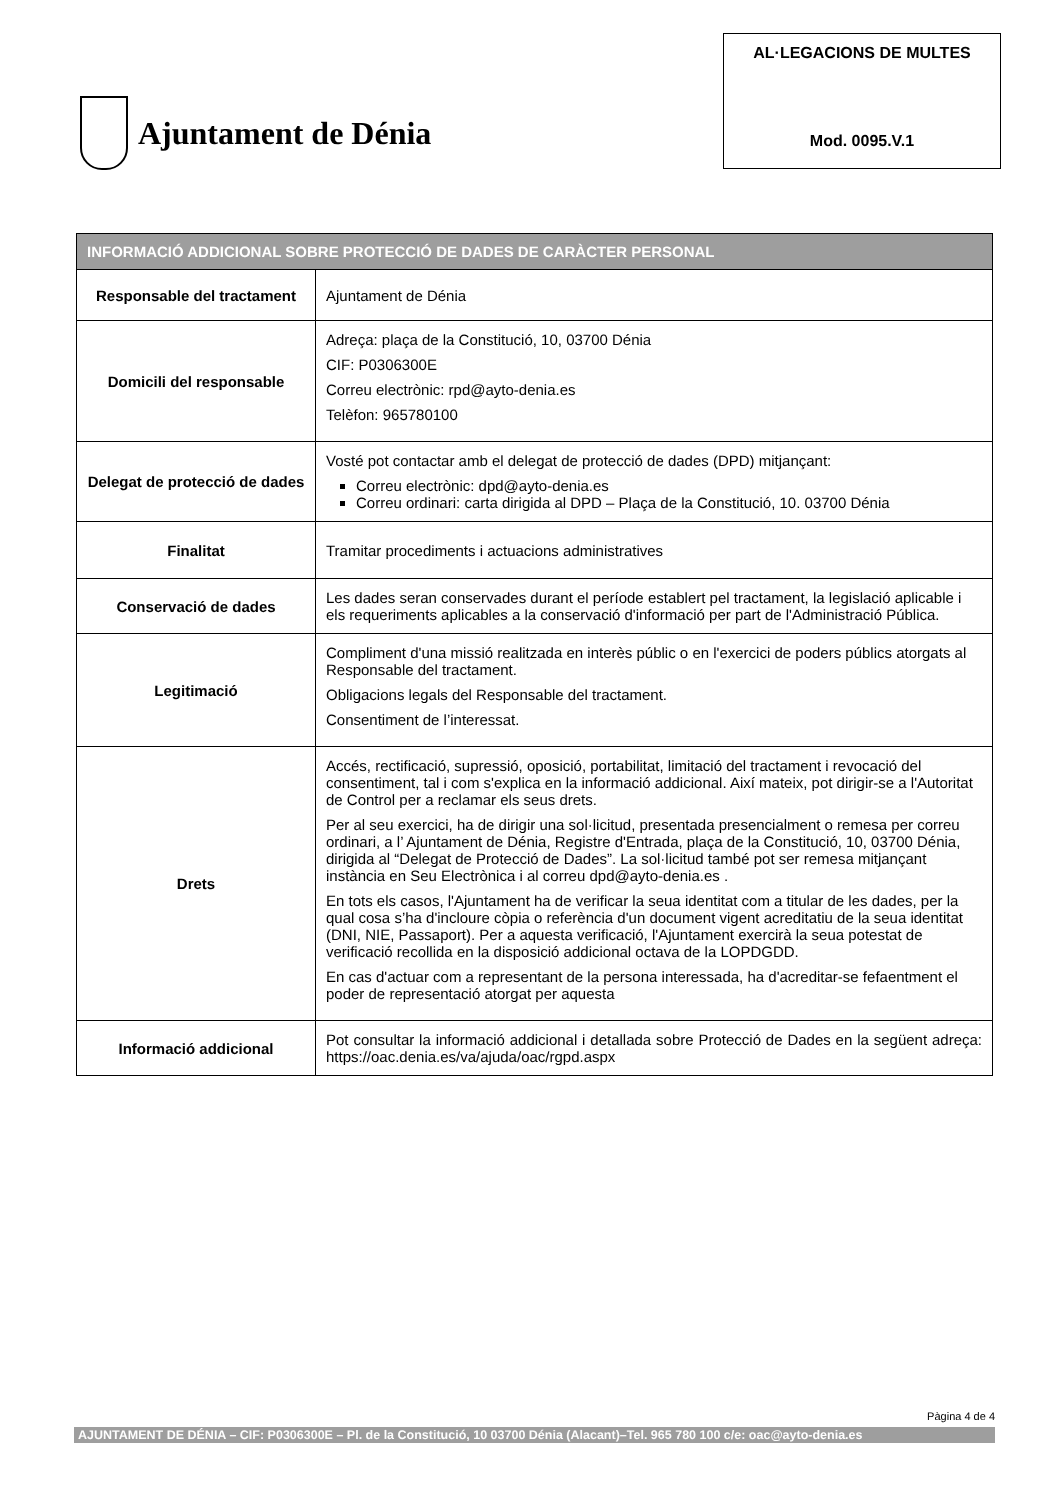Ajuntament de Dénia
AL·LEGACIONS DE MULTES
Mod. 0095.V.1
| INFORMACIÓ ADDICIONAL SOBRE PROTECCIÓ DE DADES DE CARÀCTER PERSONAL | |
| --- | --- |
| Responsable del tractament | Ajuntament de Dénia |
| Domicili del responsable | Adreça: plaça de la Constitució, 10, 03700 Dénia CIF: P0306300E Correu electrònic: rpd@ayto-denia.es Telèfon: 965780100 |
| Delegat de protecció de dades | Vosté pot contactar amb el delegat de protecció de dades (DPD) mitjançant: Correu electrònic: dpd@ayto-denia.es Correu ordinari: carta dirigida al DPD – Plaça de la Constitució, 10. 03700 Dénia |
| Finalitat | Tramitar procediments i actuacions administratives |
| Conservació de dades | Les dades seran conservades durant el període establert pel tractament, la legislació aplicable i els requeriments aplicables a la conservació d'informació per part de l'Administració Pública. |
| Legitimació | Compliment d'una missió realitzada en interès públic o en l'exercici de poders públics atorgats al Responsable del tractament. Obligacions legals del Responsable del tractament. Consentiment de l’interessat. |
| Drets | Accés, rectificació, supressió, oposició, portabilitat, limitació del tractament i revocació del consentiment, tal i com s'explica en la informació addicional. Així mateix, pot dirigir-se a l'Autoritat de Control per a reclamar els seus drets. Per al seu exercici, ha de dirigir una sol·licitud, presentada presencialment o remesa per correu ordinari, a l’ Ajuntament de Dénia, Registre d'Entrada, plaça de la Constitució, 10, 03700 Dénia, dirigida al “Delegat de Protecció de Dades”. La sol·licitud també pot ser remesa mitjançant instància en Seu Electrònica i al correu dpd@ayto-denia.es . En tots els casos, l'Ajuntament ha de verificar la seua identitat com a titular de les dades, per la qual cosa s’ha d'incloure còpia o referència d'un document vigent acreditatiu de la seua identitat (DNI, NIE, Passaport). Per a aquesta verificació, l'Ajuntament exercirà la seua potestat de verificació recollida en la disposició addicional octava de la LOPDGDD. En cas d'actuar com a representant de la persona interessada, ha d'acreditar-se fefaentment el poder de representació atorgat per aquesta |
| Informació addicional | Pot consultar la informació addicional i detallada sobre Protecció de Dades en la següent adreça: https://oac.denia.es/va/ajuda/oac/rgpd.aspx |
Pàgina 4 de 4
AJUNTAMENT DE DÉNIA – CIF: P0306300E – Pl. de la Constitució, 10 03700 Dénia (Alacant)–Tel. 965 780 100 c/e: oac@ayto-denia.es